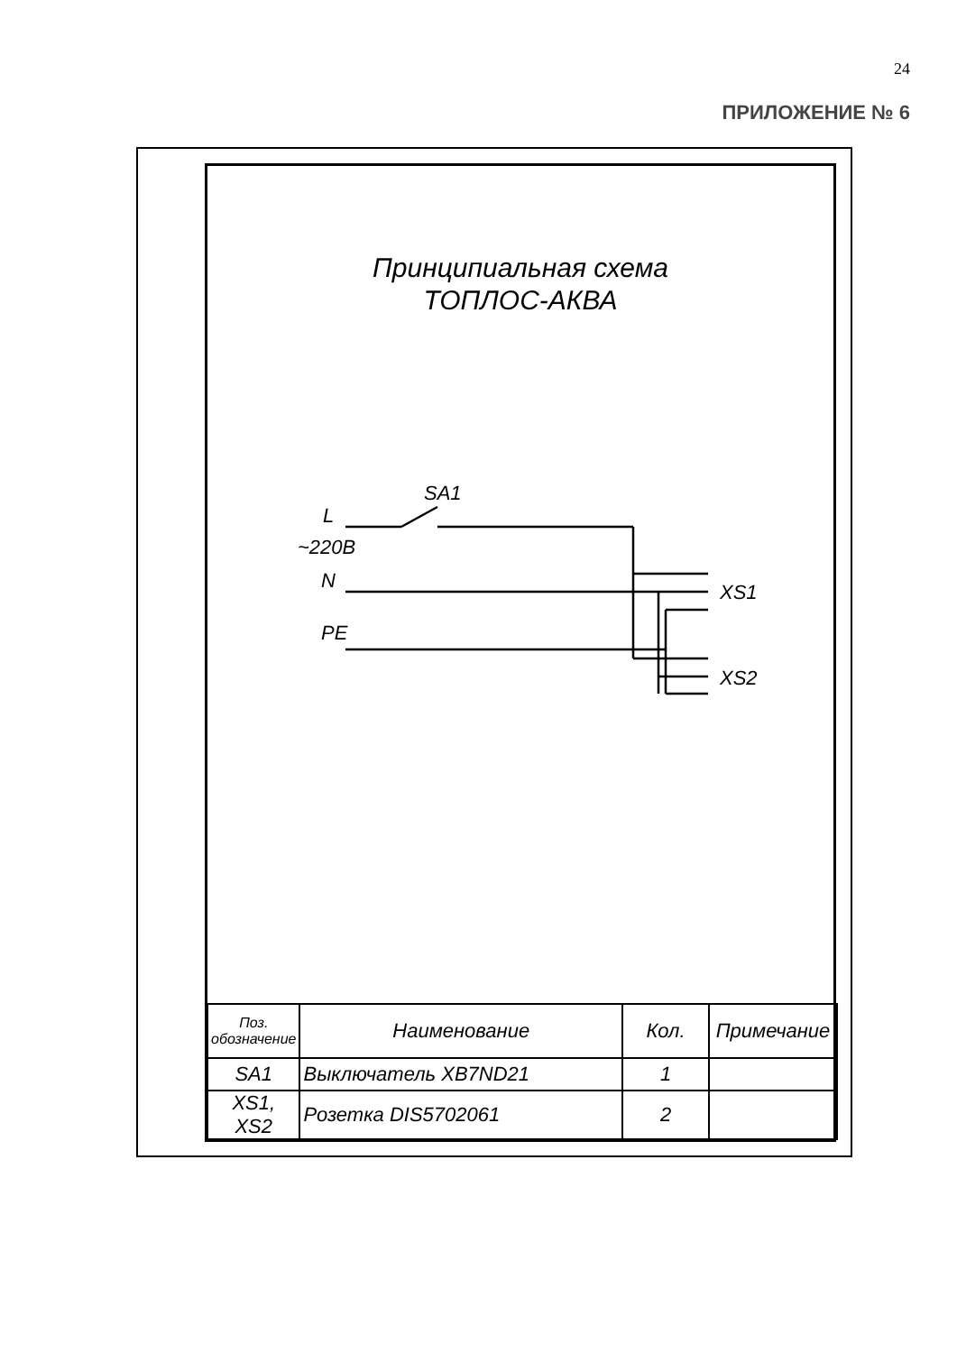24
ПРИЛОЖЕНИЕ № 6
Принципиальная схема
ТОПЛОС-АКВА
SA1
L
~220B
N
PE
XS1
XS2
| Поз. обозначение | Наименование | Кол. | Примечание |
| --- | --- | --- | --- |
| SA1 | Выключатель XB7ND21 | 1 | |
| XS1, XS2 | Розетка DIS5702061 | 2 | |